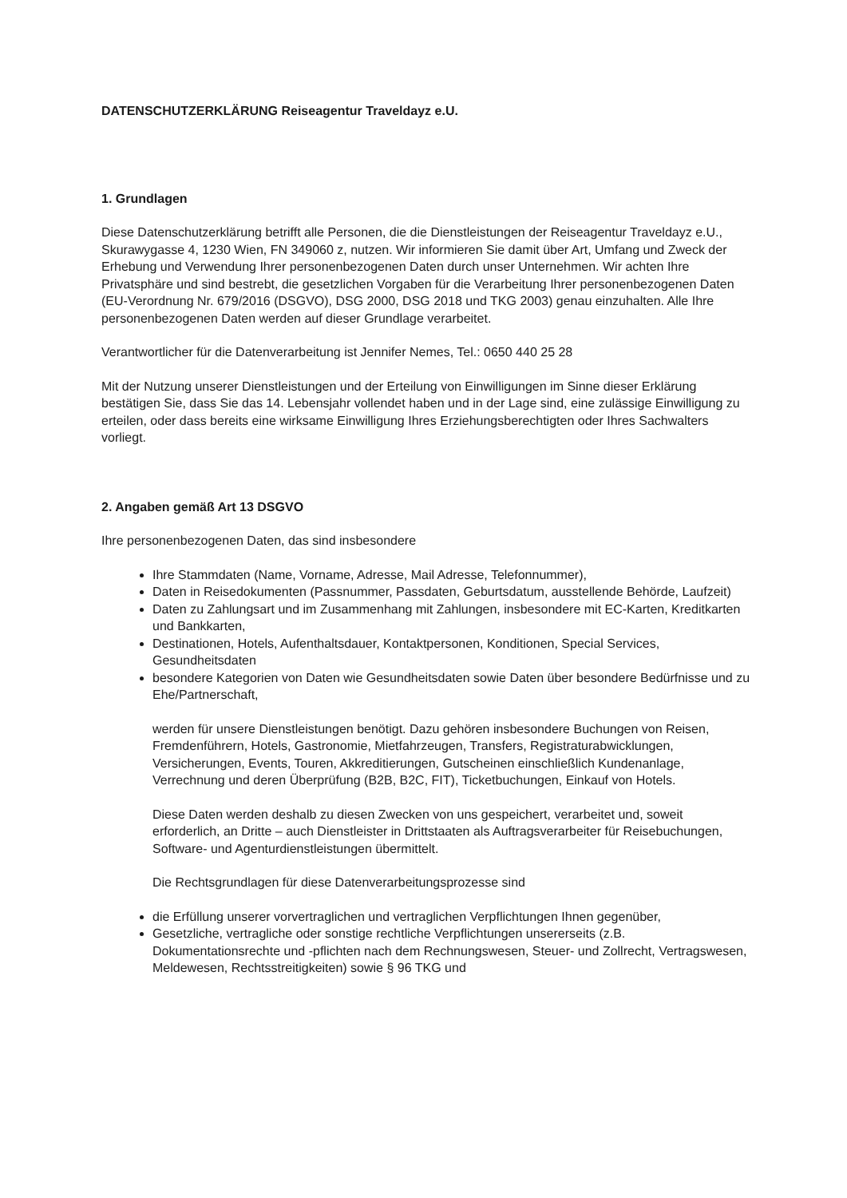DATENSCHUTZERKLÄRUNG Reiseagentur Traveldayz e.U.
1. Grundlagen
Diese Datenschutzerklärung betrifft alle Personen, die die Dienstleistungen der Reiseagentur Traveldayz e.U., Skurawygasse 4, 1230 Wien, FN 349060 z, nutzen. Wir informieren Sie damit über Art, Umfang und Zweck der Erhebung und Verwendung Ihrer personenbezogenen Daten durch unser Unternehmen. Wir achten Ihre Privatsphäre und sind bestrebt, die gesetzlichen Vorgaben für die Verarbeitung Ihrer personenbezogenen Daten (EU-Verordnung Nr. 679/2016 (DSGVO), DSG 2000, DSG 2018 und TKG 2003) genau einzuhalten. Alle Ihre personenbezogenen Daten werden auf dieser Grundlage verarbeitet.
Verantwortlicher für die Datenverarbeitung ist Jennifer Nemes, Tel.: 0650 440 25 28
Mit der Nutzung unserer Dienstleistungen und der Erteilung von Einwilligungen im Sinne dieser Erklärung bestätigen Sie, dass Sie das 14. Lebensjahr vollendet haben und in der Lage sind, eine zulässige Einwilligung zu erteilen, oder dass bereits eine wirksame Einwilligung Ihres Erziehungsberechtigten oder Ihres Sachwalters vorliegt.
2. Angaben gemäß Art 13 DSGVO
Ihre personenbezogenen Daten, das sind insbesondere
Ihre Stammdaten (Name, Vorname, Adresse, Mail Adresse, Telefonnummer),
Daten in Reisedokumenten (Passnummer, Passdaten, Geburtsdatum, ausstellende Behörde, Laufzeit)
Daten zu Zahlungsart und im Zusammenhang mit Zahlungen, insbesondere mit EC-Karten, Kreditkarten und Bankkarten,
Destinationen, Hotels, Aufenthaltsdauer, Kontaktpersonen, Konditionen, Special Services, Gesundheitsdaten
besondere Kategorien von Daten wie Gesundheitsdaten sowie Daten über besondere Bedürfnisse und zu Ehe/Partnerschaft,
werden für unsere Dienstleistungen benötigt. Dazu gehören insbesondere Buchungen von Reisen, Fremdenführern, Hotels, Gastronomie, Mietfahrzeugen, Transfers, Registraturabwicklungen, Versicherungen, Events, Touren, Akkreditierungen, Gutscheinen einschließlich Kundenanlage, Verrechnung und deren Überprüfung (B2B, B2C, FIT), Ticketbuchungen, Einkauf von Hotels.
Diese Daten werden deshalb zu diesen Zwecken von uns gespeichert, verarbeitet und, soweit erforderlich, an Dritte – auch Dienstleister in Drittstaaten als Auftragsverarbeiter für Reisebuchungen, Software- und Agenturdienstleistungen übermittelt.
Die Rechtsgrundlagen für diese Datenverarbeitungsprozesse sind
die Erfüllung unserer vorvertraglichen und vertraglichen Verpflichtungen Ihnen gegenüber,
Gesetzliche, vertragliche oder sonstige rechtliche Verpflichtungen unsererseits (z.B. Dokumentationsrechte und -pflichten nach dem Rechnungswesen, Steuer- und Zollrecht, Vertragswesen, Meldewesen, Rechtsstreitigkeiten) sowie § 96 TKG und